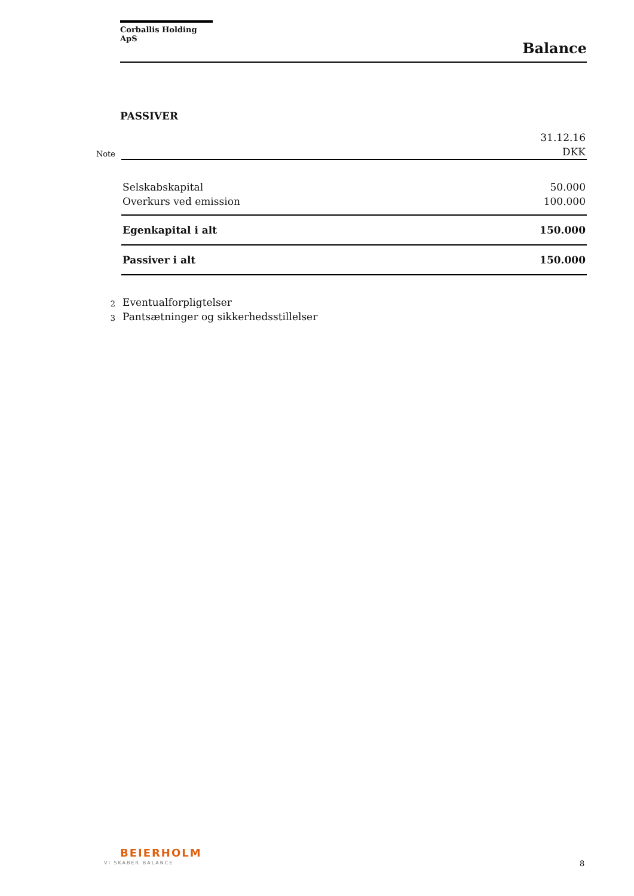Corballis Holding ApS
Balance
PASSIVER
| | | 31.12.16 |
| Note | | DKK |
| | Selskabskapital | 50.000 |
| | Overkurs ved emission | 100.000 |
| | Egenkapital i alt | 150.000 |
| | Passiver i alt | 150.000 |
| 2 | Eventualforpligtelser | |
| 3 | Pantsætninger og sikkerhedsstillelser | |
BEIERHOLM
VI SKABER BALANCE 8